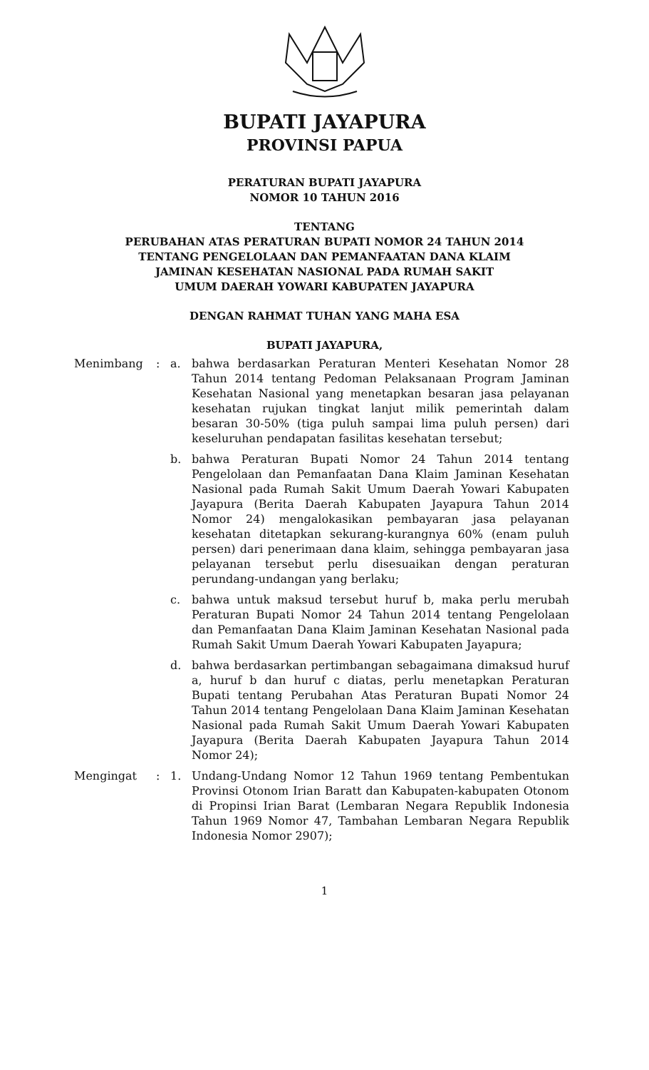BUPATI JAYAPURA
PROVINSI PAPUA
PERATURAN BUPATI JAYAPURA
NOMOR 10 TAHUN 2016
TENTANG
PERUBAHAN ATAS PERATURAN BUPATI NOMOR 24 TAHUN 2014
TENTANG PENGELOLAAN DAN PEMANFAATAN DANA KLAIM
JAMINAN KESEHATAN NASIONAL PADA RUMAH SAKIT
UMUM DAERAH YOWARI KABUPATEN JAYAPURA
DENGAN RAHMAT TUHAN YANG MAHA ESA
BUPATI JAYAPURA,
| Menimbang | : | a. | bahwa berdasarkan Peraturan Menteri Kesehatan Nomor 28 Tahun 2014 tentang Pedoman Pelaksanaan Program Jaminan Kesehatan Nasional yang menetapkan besaran jasa pelayanan kesehatan rujukan tingkat lanjut milik pemerintah dalam besaran 30-50% (tiga puluh sampai lima puluh persen) dari keseluruhan pendapatan fasilitas kesehatan tersebut; |
| | | b. | bahwa Peraturan Bupati Nomor 24 Tahun 2014 tentang Pengelolaan dan Pemanfaatan Dana Klaim Jaminan Kesehatan Nasional pada Rumah Sakit Umum Daerah Yowari Kabupaten Jayapura (Berita Daerah Kabupaten Jayapura Tahun 2014 Nomor 24) mengalokasikan pembayaran jasa pelayanan kesehatan ditetapkan sekurang-kurangnya 60% (enam puluh persen) dari penerimaan dana klaim, sehingga pembayaran jasa pelayanan tersebut perlu disesuaikan dengan peraturan perundang-undangan yang berlaku; |
| | | c. | bahwa untuk maksud tersebut huruf b, maka perlu merubah Peraturan Bupati Nomor 24 Tahun 2014 tentang Pengelolaan dan Pemanfaatan Dana Klaim Jaminan Kesehatan Nasional pada Rumah Sakit Umum Daerah Yowari Kabupaten Jayapura; |
| | | d. | bahwa berdasarkan pertimbangan sebagaimana dimaksud huruf a, huruf b dan huruf c diatas, perlu menetapkan Peraturan Bupati tentang Perubahan Atas Peraturan Bupati Nomor 24 Tahun 2014 tentang Pengelolaan Dana Klaim Jaminan Kesehatan Nasional pada Rumah Sakit Umum Daerah Yowari Kabupaten Jayapura (Berita Daerah Kabupaten Jayapura Tahun 2014 Nomor 24); |
| Mengingat | : | 1. | Undang-Undang Nomor 12 Tahun 1969 tentang Pembentukan Provinsi Otonom Irian Baratt dan Kabupaten-kabupaten Otonom di Propinsi Irian Barat (Lembaran Negara Republik Indonesia Tahun 1969 Nomor 47, Tambahan Lembaran Negara Republik Indonesia Nomor 2907); |
1